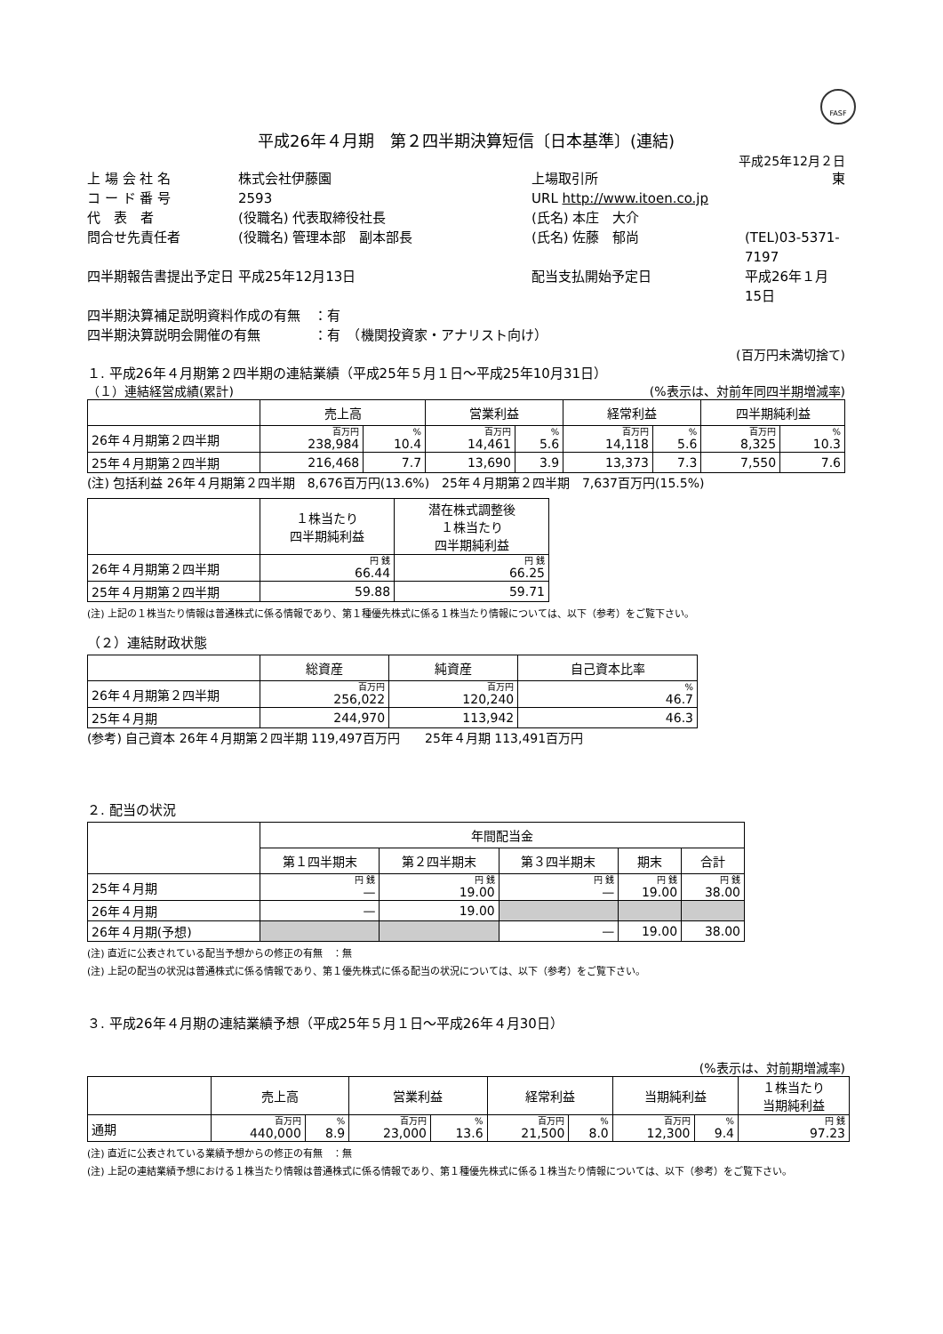FASF
平成26年４月期　第２四半期決算短信〔日本基準〕(連結)
平成25年12月２日
上 場 会 社 名
株式会社伊藤園
上場取引所
東
コ ー ド 番 号
2593
URL http://www.itoen.co.jp
代　表　者
(役職名) 代表取締役社長
(氏名) 本庄　大介
問合せ先責任者
(役職名) 管理本部　副本部長
(氏名) 佐藤　郁尚
(TEL)03-5371-7197
四半期報告書提出予定日
平成25年12月13日
配当支払開始予定日
平成26年１月15日
四半期決算補足説明資料作成の有無　：有
四半期決算説明会開催の有無　　　　：有　（機関投資家・アナリスト向け）
(百万円未満切捨て)
１. 平成26年４月期第２四半期の連結業績（平成25年５月１日～平成25年10月31日）
（１）連結経営成績(累計) (%表示は、対前年同四半期増減率)
| | 売上高 | | 営業利益 | | 経常利益 | | 四半期純利益 | |
| --- | --- | --- | --- | --- | --- | --- | --- | --- |
| 26年４月期第２四半期 | 百万円 238,984 | % 10.4 | 百万円 14,461 | % 5.6 | 百万円 14,118 | % 5.6 | 百万円 8,325 | % 10.3 |
| 25年４月期第２四半期 | 216,468 | 7.7 | 13,690 | 3.9 | 13,373 | 7.3 | 7,550 | 7.6 |
(注) 包括利益 26年４月期第２四半期　8,676百万円(13.6%)　25年４月期第２四半期　7,637百万円(15.5%)
| | １株当たり 四半期純利益 | 潜在株式調整後 １株当たり 四半期純利益 |
| --- | --- | --- |
| 26年４月期第２四半期 | 円 銭 66.44 | 円 銭 66.25 |
| 25年４月期第２四半期 | 59.88 | 59.71 |
(注) 上記の１株当たり情報は普通株式に係る情報であり、第１種優先株式に係る１株当たり情報については、以下（参考）をご覧下さい。
（２）連結財政状態
| | 総資産 | 純資産 | 自己資本比率 |
| --- | --- | --- | --- |
| 26年４月期第２四半期 | 百万円 256,022 | 百万円 120,240 | % 46.7 |
| 25年４月期 | 244,970 | 113,942 | 46.3 |
(参考) 自己資本 26年４月期第２四半期 119,497百万円　　25年４月期 113,491百万円
２. 配当の状況
| | 年間配当金 | | | | |
| --- | --- | --- | --- | --- | --- |
| | 第１四半期末 | 第２四半期末 | 第３四半期末 | 期末 | 合計 |
| 25年４月期 | 円 銭 — | 円 銭 19.00 | 円 銭 — | 円 銭 19.00 | 円 銭 38.00 |
| 26年４月期 | — | 19.00 | | | |
| 26年４月期(予想) | | | — | 19.00 | 38.00 |
(注) 直近に公表されている配当予想からの修正の有無　：無
(注) 上記の配当の状況は普通株式に係る情報であり、第１優先株式に係る配当の状況については、以下（参考）をご覧下さい。
３. 平成26年４月期の連結業績予想（平成25年５月１日～平成26年４月30日）
(%表示は、対前期増減率)
| | 売上高 | | 営業利益 | | 経常利益 | | 当期純利益 | | １株当たり 当期純利益 |
| --- | --- | --- | --- | --- | --- | --- | --- | --- | --- |
| 通期 | 百万円 440,000 | % 8.9 | 百万円 23,000 | % 13.6 | 百万円 21,500 | % 8.0 | 百万円 12,300 | % 9.4 | 円 銭 97.23 |
(注) 直近に公表されている業績予想からの修正の有無　：無
(注) 上記の連結業績予想における１株当たり情報は普通株式に係る情報であり、第１種優先株式に係る１株当たり情報については、以下（参考）をご覧下さい。